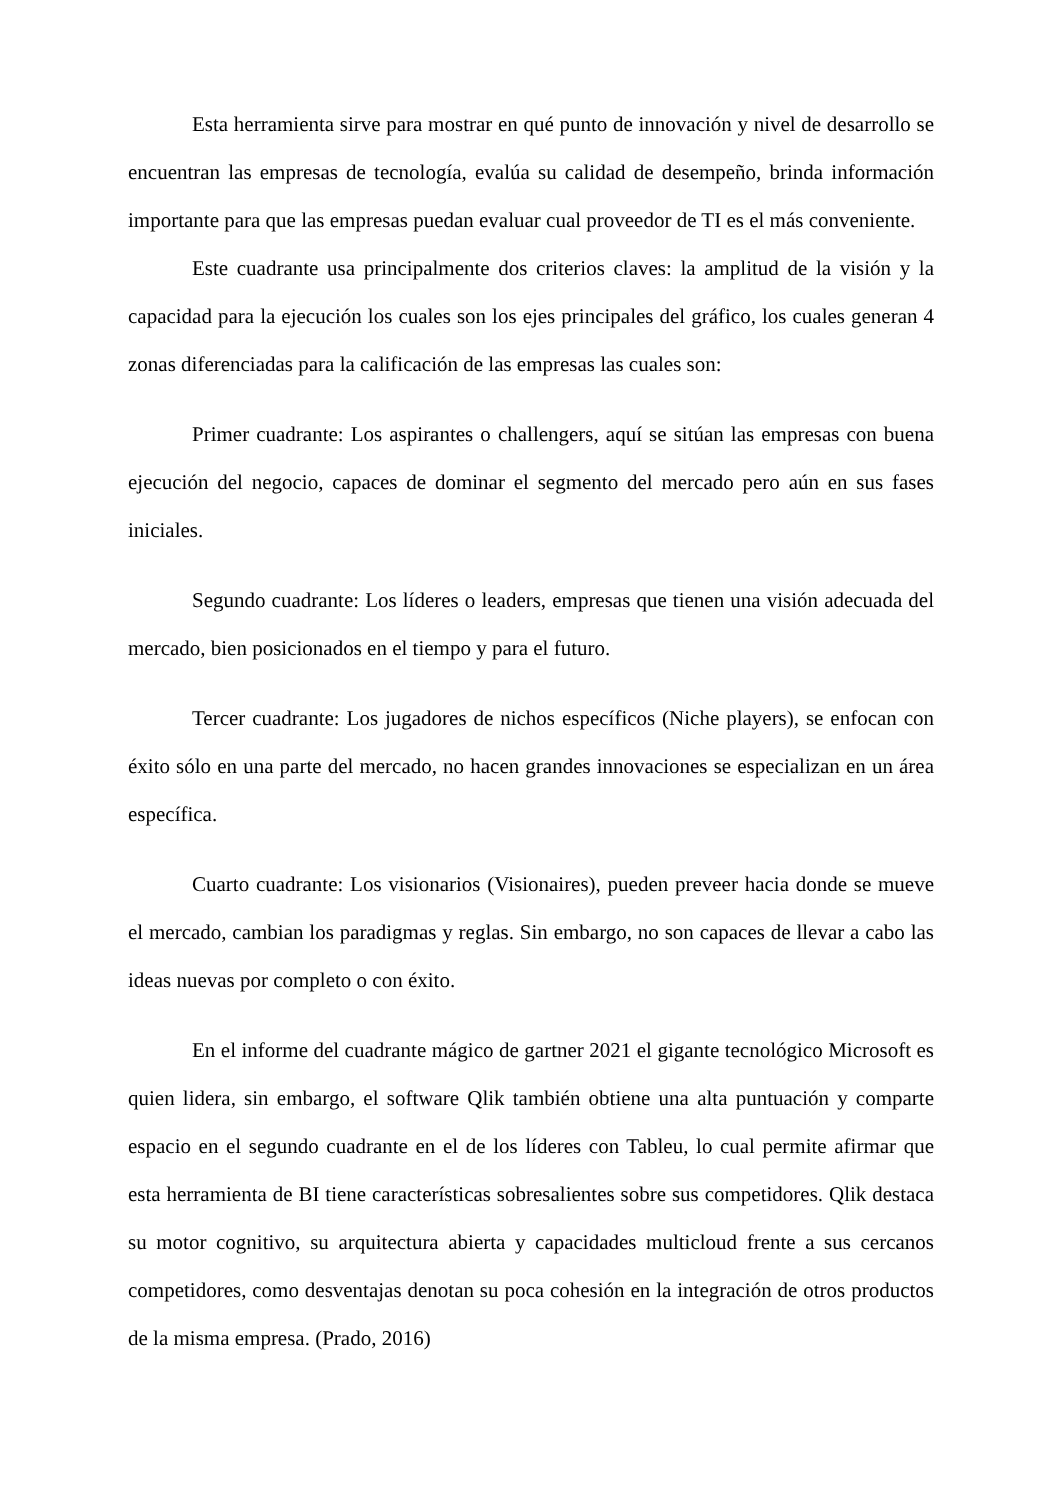Esta herramienta sirve para mostrar en qué punto de innovación y nivel de desarrollo se encuentran las empresas de tecnología, evalúa su calidad de desempeño, brinda información importante para que las empresas puedan evaluar cual proveedor de TI es el más conveniente.
Este cuadrante usa principalmente dos criterios claves: la amplitud de la visión y la capacidad para la ejecución los cuales son los ejes principales del gráfico, los cuales generan 4 zonas diferenciadas para la calificación de las empresas las cuales son:
Primer cuadrante: Los aspirantes o challengers, aquí se sitúan las empresas con buena ejecución del negocio, capaces de dominar el segmento del mercado pero aún en sus fases iniciales.
Segundo cuadrante: Los líderes o leaders, empresas que tienen una visión adecuada del mercado, bien posicionados en el tiempo y para el futuro.
Tercer cuadrante: Los jugadores de nichos específicos (Niche players), se enfocan con éxito sólo en una parte del mercado, no hacen grandes innovaciones se especializan en un área específica.
Cuarto cuadrante: Los visionarios (Visionaires), pueden preveer hacia donde se mueve el mercado, cambian los paradigmas y reglas. Sin embargo, no son capaces de llevar a cabo las ideas nuevas por completo o con éxito.
En el informe del cuadrante mágico de gartner 2021 el gigante tecnológico Microsoft es quien lidera, sin embargo, el software Qlik también obtiene una alta puntuación y comparte espacio en el segundo cuadrante en el de los líderes con Tableu, lo cual permite afirmar que esta herramienta de BI tiene características sobresalientes sobre sus competidores. Qlik destaca su motor cognitivo, su arquitectura abierta y capacidades multicloud frente a sus cercanos competidores, como desventajas denotan su poca cohesión en la integración de otros productos de la misma empresa. (Prado, 2016)